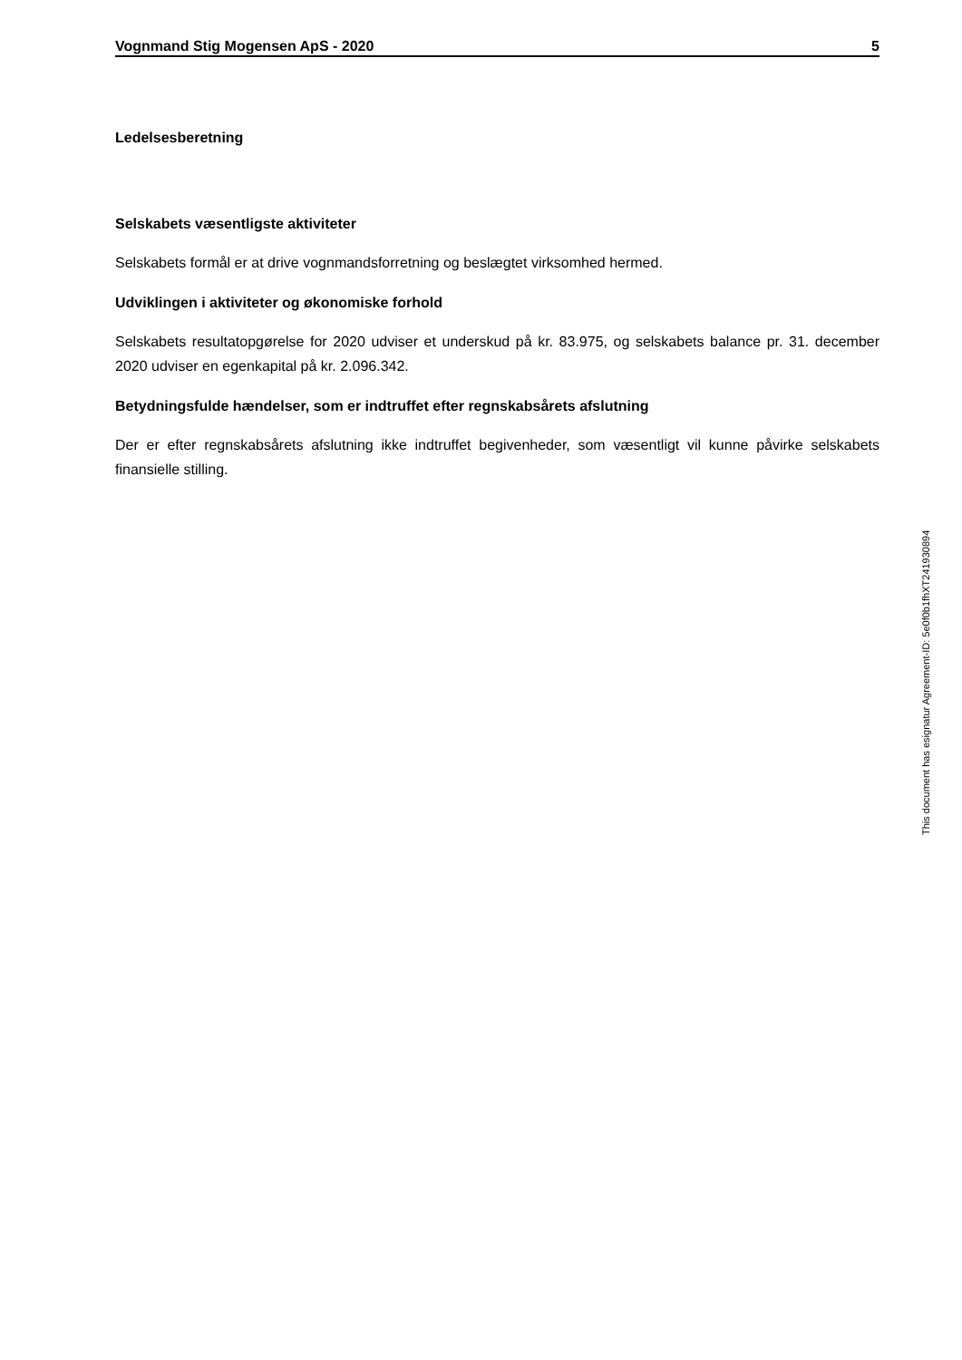Vognmand Stig Mogensen ApS - 2020 5
Ledelsesberetning
Selskabets væsentligste aktiviteter
Selskabets formål er at drive vognmandsforretning og beslægtet virksomhed hermed.
Udviklingen i aktiviteter og økonomiske forhold
Selskabets resultatopgørelse for 2020 udviser et underskud på kr. 83.975, og selskabets balance pr. 31. december 2020 udviser en egenkapital på kr. 2.096.342.
Betydningsfulde hændelser, som er indtruffet efter regnskabsårets afslutning
Der er efter regnskabsårets afslutning ikke indtruffet begivenheder, som væsentligt vil kunne påvirke selskabets finansielle stilling.
This document has esignatur Agreement-ID: 5e0f0b1fhXT241930894